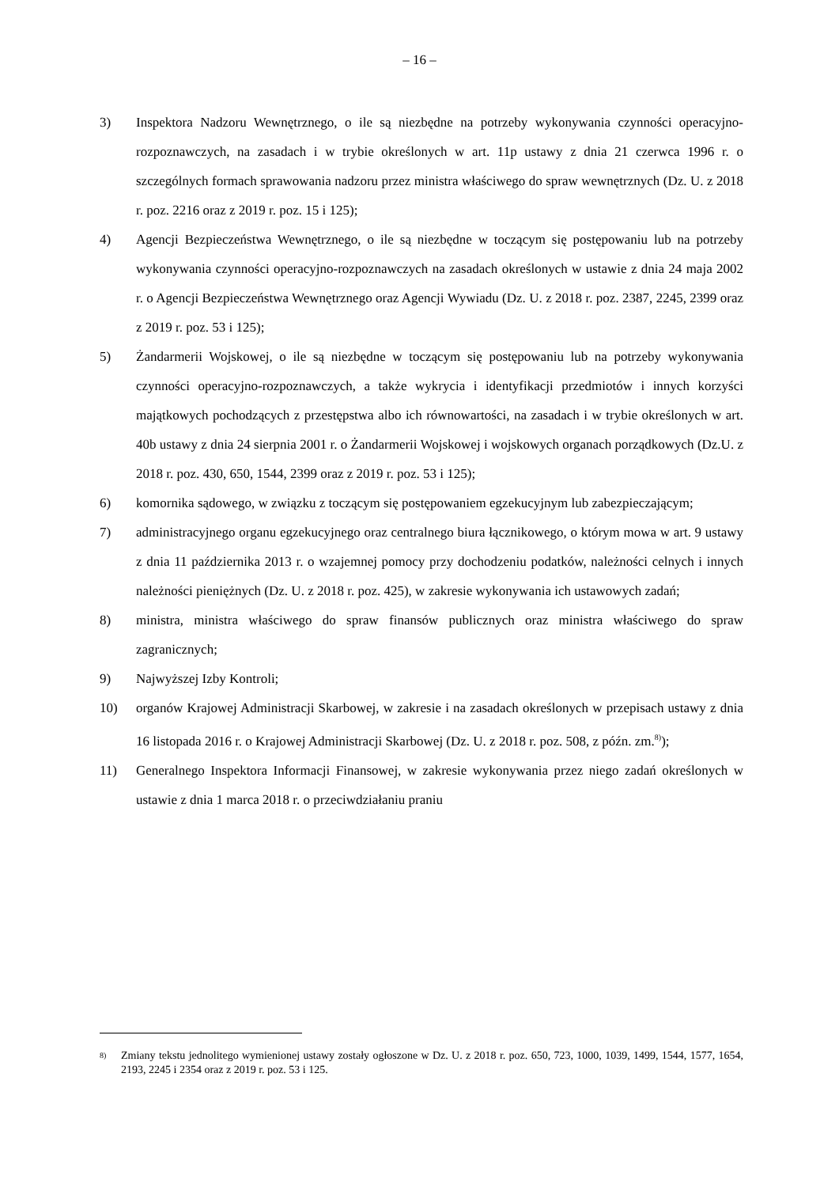– 16 –
3) Inspektora Nadzoru Wewnętrznego, o ile są niezbędne na potrzeby wykonywania czynności operacyjno-rozpoznawczych, na zasadach i w trybie określonych w art. 11p ustawy z dnia 21 czerwca 1996 r. o szczególnych formach sprawowania nadzoru przez ministra właściwego do spraw wewnętrznych (Dz. U. z 2018 r. poz. 2216 oraz z 2019 r. poz. 15 i 125);
4) Agencji Bezpieczeństwa Wewnętrznego, o ile są niezbędne w toczącym się postępowaniu lub na potrzeby wykonywania czynności operacyjno-rozpoznawczych na zasadach określonych w ustawie z dnia 24 maja 2002 r. o Agencji Bezpieczeństwa Wewnętrznego oraz Agencji Wywiadu (Dz. U. z 2018 r. poz. 2387, 2245, 2399 oraz z 2019 r. poz. 53 i 125);
5) Żandarmerii Wojskowej, o ile są niezbędne w toczącym się postępowaniu lub na potrzeby wykonywania czynności operacyjno-rozpoznawczych, a także wykrycia i identyfikacji przedmiotów i innych korzyści majątkowych pochodzących z przestępstwa albo ich równowartości, na zasadach i w trybie określonych w art. 40b ustawy z dnia 24 sierpnia 2001 r. o Żandarmerii Wojskowej i wojskowych organach porządkowych (Dz.U. z 2018 r. poz. 430, 650, 1544, 2399 oraz z 2019 r. poz. 53 i 125);
6) komornika sądowego, w związku z toczącym się postępowaniem egzekucyjnym lub zabezpieczającym;
7) administracyjnego organu egzekucyjnego oraz centralnego biura łącznikowego, o którym mowa w art. 9 ustawy z dnia 11 października 2013 r. o wzajemnej pomocy przy dochodzeniu podatków, należności celnych i innych należności pieniężnych (Dz. U. z 2018 r. poz. 425), w zakresie wykonywania ich ustawowych zadań;
8) ministra, ministra właściwego do spraw finansów publicznych oraz ministra właściwego do spraw zagranicznych;
9) Najwyższej Izby Kontroli;
10) organów Krajowej Administracji Skarbowej, w zakresie i na zasadach określonych w przepisach ustawy z dnia 16 listopada 2016 r. o Krajowej Administracji Skarbowej (Dz. U. z 2018 r. poz. 508, z późn. zm.<sup>8)</sup>);
11) Generalnego Inspektora Informacji Finansowej, w zakresie wykonywania przez niego zadań określonych w ustawie z dnia 1 marca 2018 r. o przeciwdziałaniu praniu
<sup>8)</sup> Zmiany tekstu jednolitego wymienionej ustawy zostały ogłoszone w Dz. U. z 2018 r. poz. 650, 723, 1000, 1039, 1499, 1544, 1577, 1654, 2193, 2245 i 2354 oraz z 2019 r. poz. 53 i 125.